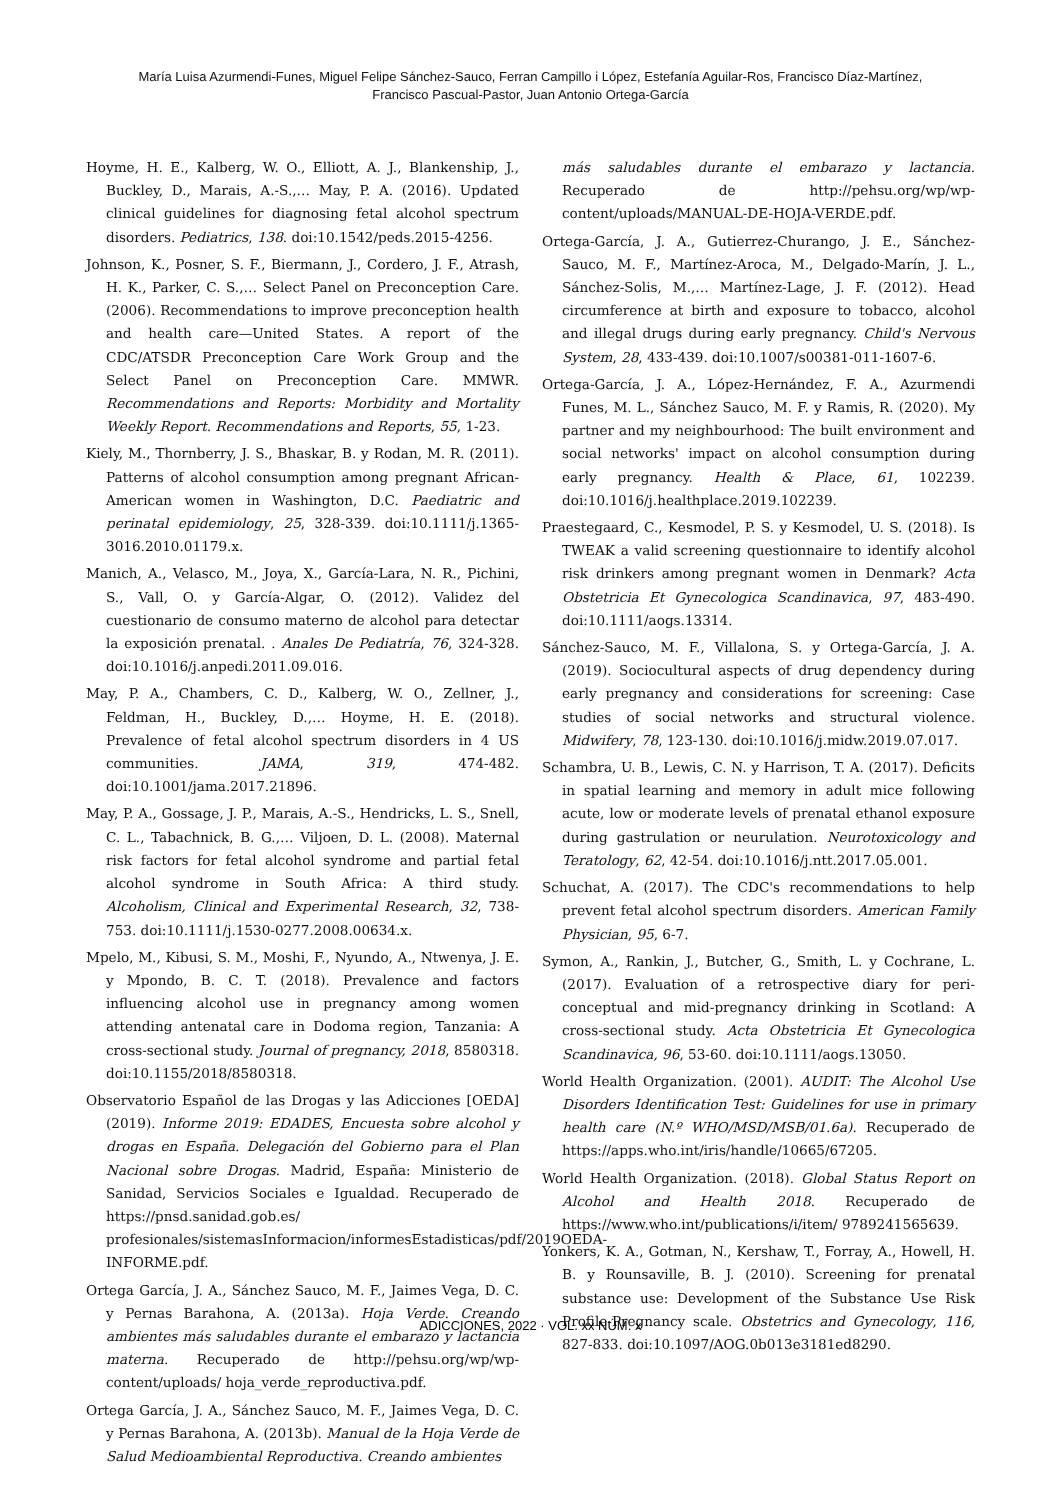María Luisa Azurmendi-Funes, Miguel Felipe Sánchez-Sauco, Ferran Campillo i López, Estefanía Aguilar-Ros, Francisco Díaz-Martínez,
Francisco Pascual-Pastor, Juan Antonio Ortega-García
Hoyme, H. E., Kalberg, W. O., Elliott, A. J., Blankenship, J., Buckley, D., Marais, A.-S.,… May, P. A. (2016). Updated clinical guidelines for diagnosing fetal alcohol spectrum disorders. Pediatrics, 138. doi:10.1542/peds.2015-4256.
Johnson, K., Posner, S. F., Biermann, J., Cordero, J. F., Atrash, H. K., Parker, C. S.,… Select Panel on Preconception Care. (2006). Recommendations to improve preconception health and health care—United States. A report of the CDC/ATSDR Preconception Care Work Group and the Select Panel on Preconception Care. MMWR. Recommendations and Reports: Morbidity and Mortality Weekly Report. Recommendations and Reports, 55, 1-23.
Kiely, M., Thornberry, J. S., Bhaskar, B. y Rodan, M. R. (2011). Patterns of alcohol consumption among pregnant African-American women in Washington, D.C. Paediatric and perinatal epidemiology, 25, 328-339. doi:10.1111/j.1365-3016.2010.01179.x.
Manich, A., Velasco, M., Joya, X., García-Lara, N. R., Pichini, S., Vall, O. y García-Algar, O. (2012). Validez del cuestionario de consumo materno de alcohol para detectar la exposición prenatal. . Anales De Pediatría, 76, 324-328. doi:10.1016/j.anpedi.2011.09.016.
May, P. A., Chambers, C. D., Kalberg, W. O., Zellner, J., Feldman, H., Buckley, D.,… Hoyme, H. E. (2018). Prevalence of fetal alcohol spectrum disorders in 4 US communities. JAMA, 319, 474-482. doi:10.1001/jama.2017.21896.
May, P. A., Gossage, J. P., Marais, A.-S., Hendricks, L. S., Snell, C. L., Tabachnick, B. G.,… Viljoen, D. L. (2008). Maternal risk factors for fetal alcohol syndrome and partial fetal alcohol syndrome in South Africa: A third study. Alcoholism, Clinical and Experimental Research, 32, 738-753. doi:10.1111/j.1530-0277.2008.00634.x.
Mpelo, M., Kibusi, S. M., Moshi, F., Nyundo, A., Ntwenya, J. E. y Mpondo, B. C. T. (2018). Prevalence and factors influencing alcohol use in pregnancy among women attending antenatal care in Dodoma region, Tanzania: A cross-sectional study. Journal of pregnancy, 2018, 8580318. doi:10.1155/2018/8580318.
Observatorio Español de las Drogas y las Adicciones [OEDA] (2019). Informe 2019: EDADES, Encuesta sobre alcohol y drogas en España. Delegación del Gobierno para el Plan Nacional sobre Drogas. Madrid, España: Ministerio de Sanidad, Servicios Sociales e Igualdad. Recuperado de https://pnsd.sanidad.gob.es/ profesionales/sistemasInformacion/informesEstadisticas/pdf/2019OEDA-INFORME.pdf.
Ortega García, J. A., Sánchez Sauco, M. F., Jaimes Vega, D. C. y Pernas Barahona, A. (2013a). Hoja Verde. Creando ambientes más saludables durante el embarazo y lactancia materna. Recuperado de http://pehsu.org/wp/wp-content/uploads/ hoja_verde_reproductiva.pdf.
Ortega García, J. A., Sánchez Sauco, M. F., Jaimes Vega, D. C. y Pernas Barahona, A. (2013b). Manual de la Hoja Verde de Salud Medioambiental Reproductiva. Creando ambientes
más saludables durante el embarazo y lactancia. Recuperado de http://pehsu.org/wp/wp-content/uploads/MANUAL-DE-HOJA-VERDE.pdf.
Ortega-García, J. A., Gutierrez-Churango, J. E., Sánchez-Sauco, M. F., Martínez-Aroca, M., Delgado-Marín, J. L., Sánchez-Solis, M.,… Martínez-Lage, J. F. (2012). Head circumference at birth and exposure to tobacco, alcohol and illegal drugs during early pregnancy. Child's Nervous System, 28, 433-439. doi:10.1007/s00381-011-1607-6.
Ortega-García, J. A., López-Hernández, F. A., Azurmendi Funes, M. L., Sánchez Sauco, M. F. y Ramis, R. (2020). My partner and my neighbourhood: The built environment and social networks' impact on alcohol consumption during early pregnancy. Health & Place, 61, 102239. doi:10.1016/j.healthplace.2019.102239.
Praestegaard, C., Kesmodel, P. S. y Kesmodel, U. S. (2018). Is TWEAK a valid screening questionnaire to identify alcohol risk drinkers among pregnant women in Denmark? Acta Obstetricia Et Gynecologica Scandinavica, 97, 483-490. doi:10.1111/aogs.13314.
Sánchez-Sauco, M. F., Villalona, S. y Ortega-García, J. A. (2019). Sociocultural aspects of drug dependency during early pregnancy and considerations for screening: Case studies of social networks and structural violence. Midwifery, 78, 123-130. doi:10.1016/j.midw.2019.07.017.
Schambra, U. B., Lewis, C. N. y Harrison, T. A. (2017). Deficits in spatial learning and memory in adult mice following acute, low or moderate levels of prenatal ethanol exposure during gastrulation or neurulation. Neurotoxicology and Teratology, 62, 42-54. doi:10.1016/j.ntt.2017.05.001.
Schuchat, A. (2017). The CDC's recommendations to help prevent fetal alcohol spectrum disorders. American Family Physician, 95, 6-7.
Symon, A., Rankin, J., Butcher, G., Smith, L. y Cochrane, L. (2017). Evaluation of a retrospective diary for peri-conceptual and mid-pregnancy drinking in Scotland: A cross-sectional study. Acta Obstetricia Et Gynecologica Scandinavica, 96, 53-60. doi:10.1111/aogs.13050.
World Health Organization. (2001). AUDIT: The Alcohol Use Disorders Identification Test: Guidelines for use in primary health care (N.º WHO/MSD/MSB/01.6a). Recuperado de https://apps.who.int/iris/handle/10665/67205.
World Health Organization. (2018). Global Status Report on Alcohol and Health 2018. Recuperado de https://www.who.int/publications/i/item/ 9789241565639.
Yonkers, K. A., Gotman, N., Kershaw, T., Forray, A., Howell, H. B. y Rounsaville, B. J. (2010). Screening for prenatal substance use: Development of the Substance Use Risk Profile-Pregnancy scale. Obstetrics and Gynecology, 116, 827-833. doi:10.1097/AOG.0b013e3181ed8290.
ADICCIONES, 2022 · VOL. xx NÚM. x